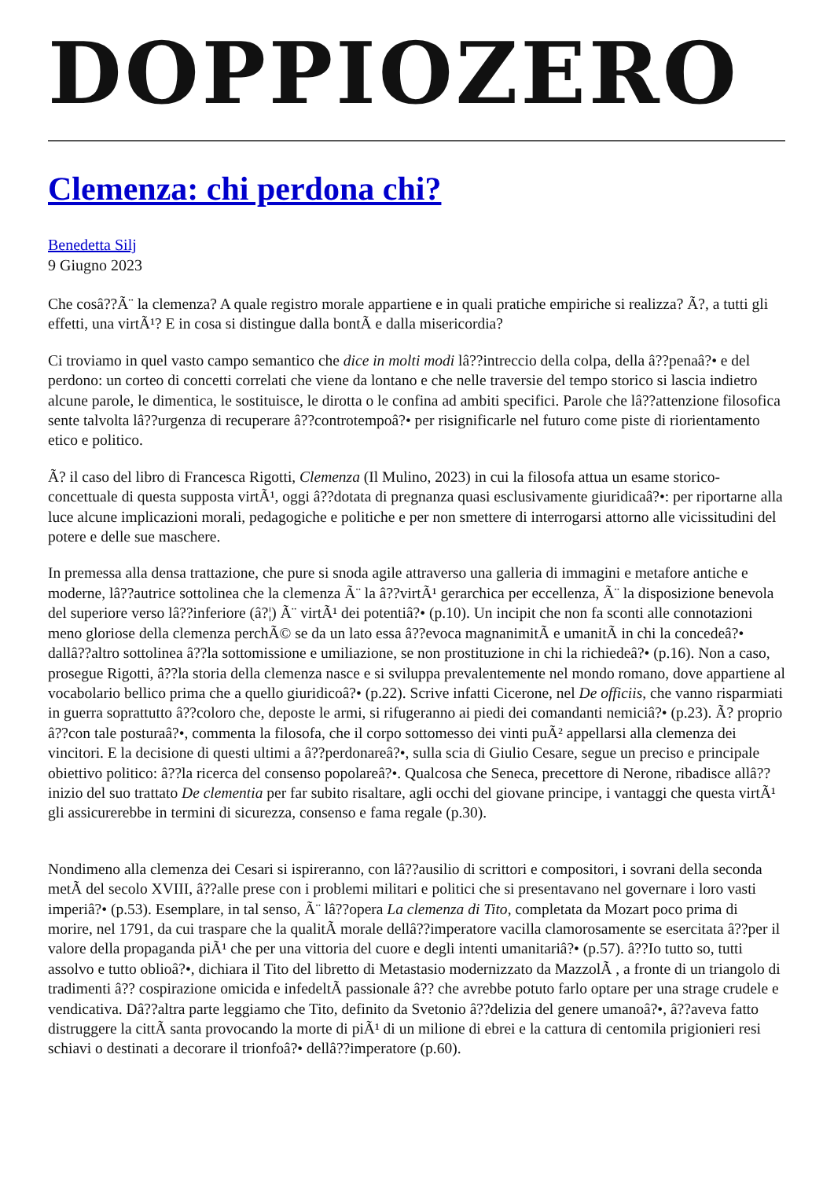DOPPIOZERO
Clemenza: chi perdona chi?
Benedetta Silj
9 Giugno 2023
Che cosâ??Ã¨ la clemenza? A quale registro morale appartiene e in quali pratiche empiriche si realizza? Ã?, a tutti gli effetti, una virtÃ¹? E in cosa si distingue dalla bontÃ e dalla misericordia?
Ci troviamo in quel vasto campo semantico che dice in molti modi lâ??intreccio della colpa, della â??penaâ?• e del perdono: un corteo di concetti correlati che viene da lontano e che nelle traversie del tempo storico si lascia indietro alcune parole, le dimentica, le sostituisce, le dirotta o le confina ad ambiti specifici. Parole che lâ??attenzione filosofica sente talvolta lâ??urgenza di recuperare â??controtempoâ?• per risignificarle nel futuro come piste di riorientamento etico e politico.
Ã? il caso del libro di Francesca Rigotti, Clemenza (Il Mulino, 2023) in cui la filosofa attua un esame storico-concettuale di questa supposta virtÃ¹, oggi â??dotata di pregnanza quasi esclusivamente giuridicaâ?•: per riportarne alla luce alcune implicazioni morali, pedagogiche e politiche e per non smettere di interrogarsi attorno alle vicissitudini del potere e delle sue maschere.
In premessa alla densa trattazione, che pure si snoda agile attraverso una galleria di immagini e metafore antiche e moderne, lâ??autrice sottolinea che la clemenza Ã¨ la â??virtÃ¹ gerarchica per eccellenza, Ã¨ la disposizione benevola del superiore verso lâ??inferiore (â?¦) Ã¨ virtÃ¹ dei potentiâ?• (p.10). Un incipit che non fa sconti alle connotazioni meno gloriose della clemenza perchÃ© se da un lato essa â??evoca magnanimitÃ e umanitÃ in chi la concedeâ?• dallâ??altro sottolinea â??la sottomissione e umiliazione, se non prostituzione in chi la richiedeâ?• (p.16). Non a caso, prosegue Rigotti, â??la storia della clemenza nasce e si sviluppa prevalentemente nel mondo romano, dove appartiene al vocabolario bellico prima che a quello giuridicoâ?• (p.22). Scrive infatti Cicerone, nel De officiis, che vanno risparmiati in guerra soprattutto â??coloro che, deposte le armi, si rifugeranno ai piedi dei comandanti nemiciâ?• (p.23). Ã? proprio â??con tale posturaâ?•, commenta la filosofa, che il corpo sottomesso dei vinti puÃ² appellarsi alla clemenza dei vincitori. E la decisione di questi ultimi a â??perdonareâ?•, sulla scia di Giulio Cesare, segue un preciso e principale obiettivo politico: â??la ricerca del consenso popolareâ?•. Qualcosa che Seneca, precettore di Nerone, ribadisce allâ??inizio del suo trattato De clementia per far subito risaltare, agli occhi del giovane principe, i vantaggi che questa virtÃ¹ gli assicurerebbe in termini di sicurezza, consenso e fama regale (p.30).
Nondimeno alla clemenza dei Cesari si ispireranno, con lâ??ausilio di scrittori e compositori, i sovrani della seconda metÃ del secolo XVIII, â??alle prese con i problemi militari e politici che si presentavano nel governare i loro vasti imperiâ?• (p.53). Esemplare, in tal senso, Ã¨ lâ??opera La clemenza di Tito, completata da Mozart poco prima di morire, nel 1791, da cui traspare che la qualitÃ morale dellâ??imperatore vacilla clamorosamente se esercitata â??per il valore della propaganda piÃ¹ che per una vittoria del cuore e degli intenti umanitariâ?• (p.57). â??Io tutto so, tutti assolvo e tutto oblioâ?•, dichiara il Tito del libretto di Metastasio modernizzato da MazzolÃ , a fronte di un triangolo di tradimenti â?? cospirazione omicida e infedeltÃ passionale â?? che avrebbe potuto farlo optare per una strage crudele e vendicativa. Dâ??altra parte leggiamo che Tito, definito da Svetonio â??delizia del genere umanoâ?•, â??aveva fatto distruggere la cittÃ santa provocando la morte di piÃ¹ di un milione di ebrei e la cattura di centomila prigionieri resi schiavi o destinati a decorare il trionfoâ?• dellâ??imperatore (p.60).